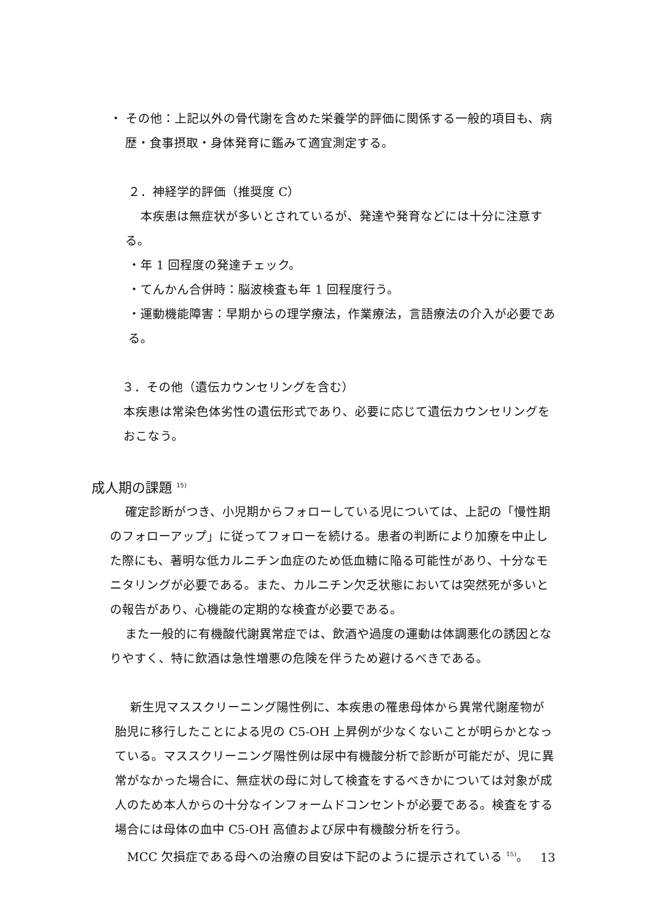・ その他：上記以外の骨代謝を含めた栄養学的評価に関係する一般的項目も、病歴・食事摂取・身体発育に鑑みて適宜測定する。
２．神経学的評価（推奨度 C）
本疾患は無症状が多いとされているが、発達や発育などには十分に注意する。
・年 1 回程度の発達チェック。
・てんかん合併時：脳波検査も年 1 回程度行う。
・運動機能障害：早期からの理学療法，作業療法，言語療法の介入が必要である。
３．その他（遺伝カウンセリングを含む）
本疾患は常染色体劣性の遺伝形式であり、必要に応じて遺伝カウンセリングをおこなう。
成人期の課題 <sup>15)</sup>
確定診断がつき、小児期からフォローしている児については、上記の「慢性期のフォローアップ」に従ってフォローを続ける。患者の判断により加療を中止した際にも、著明な低カルニチン血症のため低血糖に陥る可能性があり、十分なモニタリングが必要である。また、カルニチン欠乏状態においては突然死が多いとの報告があり、心機能の定期的な検査が必要である。
また一般的に有機酸代謝異常症では、飲酒や過度の運動は体調悪化の誘因となりやすく、特に飲酒は急性増悪の危険を伴うため避けるべきである。
新生児マススクリーニング陽性例に、本疾患の罹患母体から異常代謝産物が胎児に移行したことによる児の C5-OH 上昇例が少なくないことが明らかとなっている。マススクリーニング陽性例は尿中有機酸分析で診断が可能だが、児に異常がなかった場合に、無症状の母に対して検査をするべきかについては対象が成人のため本人からの十分なインフォームドコンセントが必要である。検査をする場合には母体の血中 C5-OH 高値および尿中有機酸分析を行う。
MCC 欠損症である母への治療の目安は下記のように提示されている <sup>15)</sup>。
13